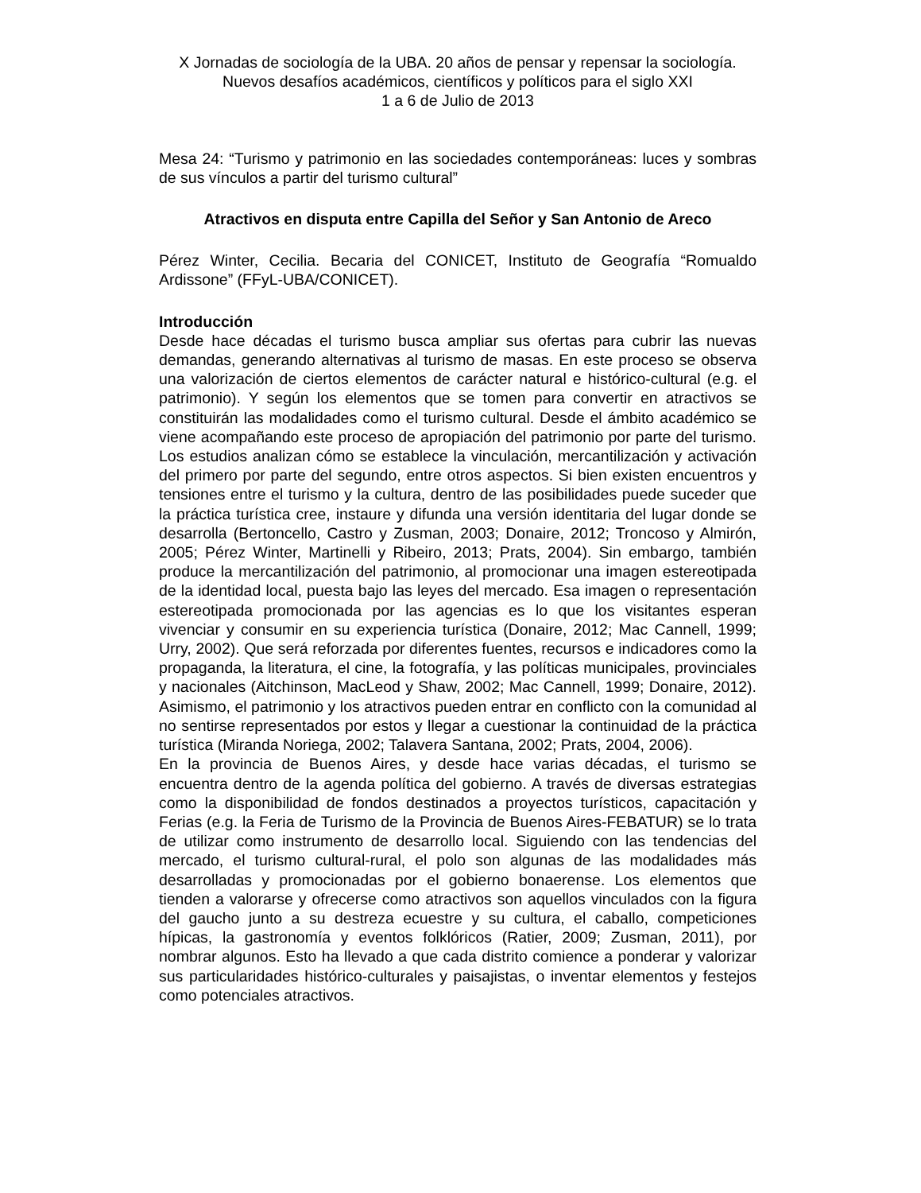X Jornadas de sociología de la UBA. 20 años de pensar y repensar la sociología. Nuevos desafíos académicos, científicos y políticos para el siglo XXI
1 a 6 de Julio de 2013
Mesa 24: “Turismo y patrimonio en las sociedades contemporáneas: luces y sombras de sus vínculos a partir del turismo cultural”
Atractivos en disputa entre Capilla del Señor y San Antonio de Areco
Pérez Winter, Cecilia. Becaria del CONICET, Instituto de Geografía “Romualdo Ardissone” (FFyL-UBA/CONICET).
Introducción
Desde hace décadas el turismo busca ampliar sus ofertas para cubrir las nuevas demandas, generando alternativas al turismo de masas. En este proceso se observa una valorización de ciertos elementos de carácter natural e histórico-cultural (e.g. el patrimonio). Y según los elementos que se tomen para convertir en atractivos se constituirán las modalidades como el turismo cultural. Desde el ámbito académico se viene acompañando este proceso de apropiación del patrimonio por parte del turismo. Los estudios analizan cómo se establece la vinculación, mercantilización y activación del primero por parte del segundo, entre otros aspectos. Si bien existen encuentros y tensiones entre el turismo y la cultura, dentro de las posibilidades puede suceder que la práctica turística cree, instaure y difunda una versión identitaria del lugar donde se desarrolla (Bertoncello, Castro y Zusman, 2003; Donaire, 2012; Troncoso y Almirón, 2005; Pérez Winter, Martinelli y Ribeiro, 2013; Prats, 2004). Sin embargo, también produce la mercantilización del patrimonio, al promocionar una imagen estereotipada de la identidad local, puesta bajo las leyes del mercado. Esa imagen o representación estereotipada promocionada por las agencias es lo que los visitantes esperan vivenciar y consumir en su experiencia turística (Donaire, 2012; Mac Cannell, 1999; Urry, 2002). Que será reforzada por diferentes fuentes, recursos e indicadores como la propaganda, la literatura, el cine, la fotografía, y las políticas municipales, provinciales y nacionales (Aitchinson, MacLeod y Shaw, 2002; Mac Cannell, 1999; Donaire, 2012). Asimismo, el patrimonio y los atractivos pueden entrar en conflicto con la comunidad al no sentirse representados por estos y llegar a cuestionar la continuidad de la práctica turística (Miranda Noriega, 2002; Talavera Santana, 2002; Prats, 2004, 2006).
En la provincia de Buenos Aires, y desde hace varias décadas, el turismo se encuentra dentro de la agenda política del gobierno. A través de diversas estrategias como la disponibilidad de fondos destinados a proyectos turísticos, capacitación y Ferias (e.g. la Feria de Turismo de la Provincia de Buenos Aires-FEBATUR) se lo trata de utilizar como instrumento de desarrollo local. Siguiendo con las tendencias del mercado, el turismo cultural-rural, el polo son algunas de las modalidades más desarrolladas y promocionadas por el gobierno bonaerense. Los elementos que tienden a valorarse y ofrecerse como atractivos son aquellos vinculados con la figura del gaucho junto a su destreza ecuestre y su cultura, el caballo, competiciones hípicas, la gastronomía y eventos folklóricos (Ratier, 2009; Zusman, 2011), por nombrar algunos. Esto ha llevado a que cada distrito comience a ponderar y valorizar sus particularidades histórico-culturales y paisajistas, o inventar elementos y festejos como potenciales atractivos.